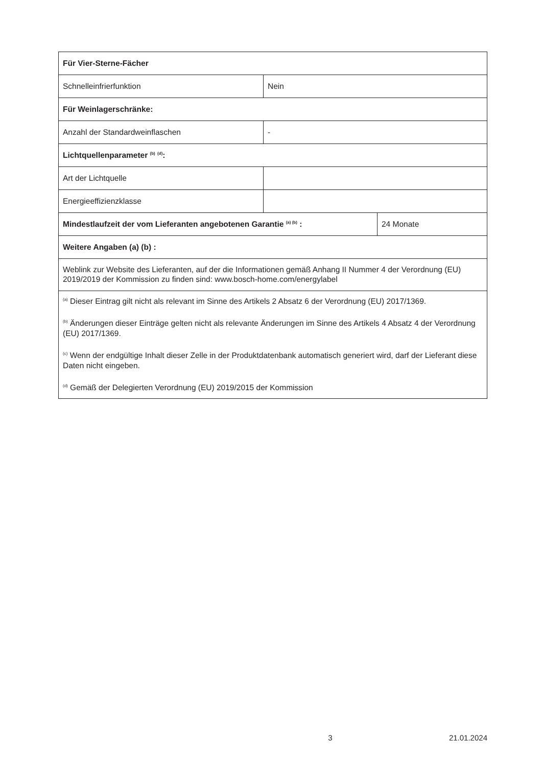| Für Vier-Sterne-Fächer | | |
| Schnelleinfrierfunktion | Nein | |
| Für Weinlagerschränke: | | |
| Anzahl der Standardweinflaschen | - | |
| Lichtquellenparameter <sup>(b)</sup> <sup>(d)</sup>: | | |
| Art der Lichtquelle | | |
| Energieeffizienzklasse | | |
| Mindestlaufzeit der vom Lieferanten angebotenen Garantie <sup>(a) (b)</sup> : | | 24 Monate |
| Weitere Angaben (a) (b) : | | |
| Weblink zur Website des Lieferanten, auf der die Informationen gemäß Anhang II Nummer 4 der Verordnung (EU) 2019/2019 der Kommission zu finden sind: www.bosch-home.com/energylabel | | |
| <sup>(a)</sup> Dieser Eintrag gilt nicht als relevant im Sinne des Artikels 2 Absatz 6 der Verordnung (EU) 2017/1369. <sup>(b)</sup> Änderungen dieser Einträge gelten nicht als relevante Änderungen im Sinne des Artikels 4 Absatz 4 der Verordnung (EU) 2017/1369. <sup>(c)</sup> Wenn der endgültige Inhalt dieser Zelle in der Produktdatenbank automatisch generiert wird, darf der Lieferant diese Daten nicht eingeben. <sup>(d)</sup> Gemäß der Delegierten Verordnung (EU) 2019/2015 der Kommission | | |
3 21.01.2024